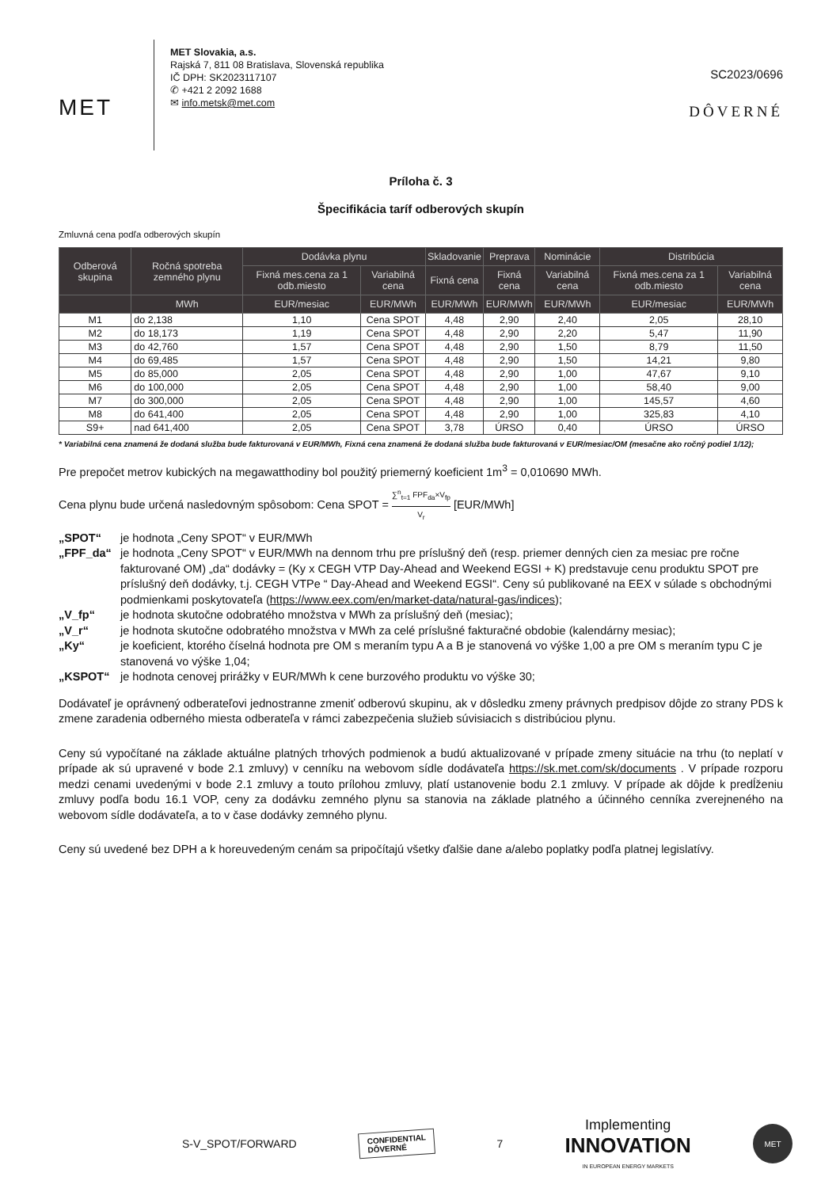MET
MET Slovakia, a.s.
Rajská 7, 811 08 Bratislava, Slovenská republika
IČ DPH: SK2023117107
✆ +421 2 2092 1688
✉ info.metsk@met.com
SC2023/0696
DÔVERNÉ
Príloha č. 3
Špecifikácia taríf odberových skupín
Zmluvná cena podľa odberových skupín
| Odberová skupina | Ročná spotreba zemného plynu | Dodávka plynu | | Skladovanie | Preprava | Nominácie | Distribúcia | |
| --- | --- | --- | --- | --- | --- | --- | --- | --- |
| | | Fixná mes.cena za 1 odb.miesto | Variabilná cena | Fixná cena | Fixná cena | Variabilná cena | Fixná mes.cena za 1 odb.miesto | Variabilná cena |
| | MWh | EUR/mesiac | EUR/MWh | EUR/MWh | EUR/MWh | EUR/MWh | EUR/mesiac | EUR/MWh |
| M1 | do 2,138 | 1,10 | Cena SPOT | 4,48 | 2,90 | 2,40 | 2,05 | 28,10 |
| M2 | do 18,173 | 1,19 | Cena SPOT | 4,48 | 2,90 | 2,20 | 5,47 | 11,90 |
| M3 | do 42,760 | 1,57 | Cena SPOT | 4,48 | 2,90 | 1,50 | 8,79 | 11,50 |
| M4 | do 69,485 | 1,57 | Cena SPOT | 4,48 | 2,90 | 1,50 | 14,21 | 9,80 |
| M5 | do 85,000 | 2,05 | Cena SPOT | 4,48 | 2,90 | 1,00 | 47,67 | 9,10 |
| M6 | do 100,000 | 2,05 | Cena SPOT | 4,48 | 2,90 | 1,00 | 58,40 | 9,00 |
| M7 | do 300,000 | 2,05 | Cena SPOT | 4,48 | 2,90 | 1,00 | 145,57 | 4,60 |
| M8 | do 641,400 | 2,05 | Cena SPOT | 4,48 | 2,90 | 1,00 | 325,83 | 4,10 |
| S9+ | nad 641,400 | 2,05 | Cena SPOT | 3,78 | ÚRSO | 0,40 | ÚRSO | ÚRSO |
* Variabilná cena znamená že dodaná služba bude fakturovaná v EUR/MWh, Fixná cena znamená že dodaná služba bude fakturovaná v EUR/mesiac/OM (mesačne ako ročný podiel 1/12);
Pre prepočet metrov kubických na megawatthodiny bol použitý priemerný koeficient 1m<sup>3</sup> = 0,010690 MWh.
Cena plynu bude určená nasledovným spôsobom: Cena SPOT = ∑<sup>n</sup><sub>t=1</sub> FPF<sub>da</sub>×V<sub>fp</sub> V<sub>r</sub> [EUR/MWh]
„SPOT“je hodnota „Ceny SPOT“ v EUR/MWh
„FPF_da“je hodnota „Ceny SPOT“ v EUR/MWh na dennom trhu pre príslušný deň (resp. priemer denných cien za mesiac pre ročne fakturované OM) „da“ dodávky = (Ky x CEGH VTP Day-Ahead and Weekend EGSI + K) predstavuje cenu produktu SPOT pre príslušný deň dodávky, t.j. CEGH VTPe “ Day-Ahead and Weekend EGSI“. Ceny sú publikované na EEX v súlade s obchodnými podmienkami poskytovateľa (https://www.eex.com/en/market-data/natural-gas/indices);
„V_fp“je hodnota skutočne odobratého množstva v MWh za príslušný deň (mesiac);
„V_r“je hodnota skutočne odobratého množstva v MWh za celé príslušné fakturačné obdobie (kalendárny mesiac);
„Ky“je koeficient, ktorého číselná hodnota pre OM s meraním typu A a B je stanovená vo výške 1,00 a pre OM s meraním typu C je stanovená vo výške 1,04;
„KSPOT“je hodnota cenovej prirážky v EUR/MWh k cene burzového produktu vo výške 30;
Dodávateľ je oprávnený odberateľovi jednostranne zmeniť odberovú skupinu, ak v dôsledku zmeny právnych predpisov dôjde zo strany PDS k zmene zaradenia odberného miesta odberateľa v rámci zabezpečenia služieb súvisiacich s distribúciou plynu.
Ceny sú vypočítané na základe aktuálne platných trhových podmienok a budú aktualizované v prípade zmeny situácie na trhu (to neplatí v prípade ak sú upravené v bode 2.1 zmluvy) v cenníku na webovom sídle dodávateľa https://sk.met.com/sk/documents . V prípade rozporu medzi cenami uvedenými v bode 2.1 zmluvy a touto prílohou zmluvy, platí ustanovenie bodu 2.1 zmluvy. V prípade ak dôjde k predĺženiu zmluvy podľa bodu 16.1 VOP, ceny za dodávku zemného plynu sa stanovia na základe platného a účinného cenníka zverejneného na webovom sídle dodávateľa, a to v čase dodávky zemného plynu.
Ceny sú uvedené bez DPH a k horeuvedeným cenám sa pripočítajú všetky ďalšie dane a/alebo poplatky podľa platnej legislatívy.
S-V_SPOT/FORWARD CONFIDENTIAL
DÔVERNÉ 7 Implementing
INNOVATION
IN EUROPEAN ENERGY MARKETS MET